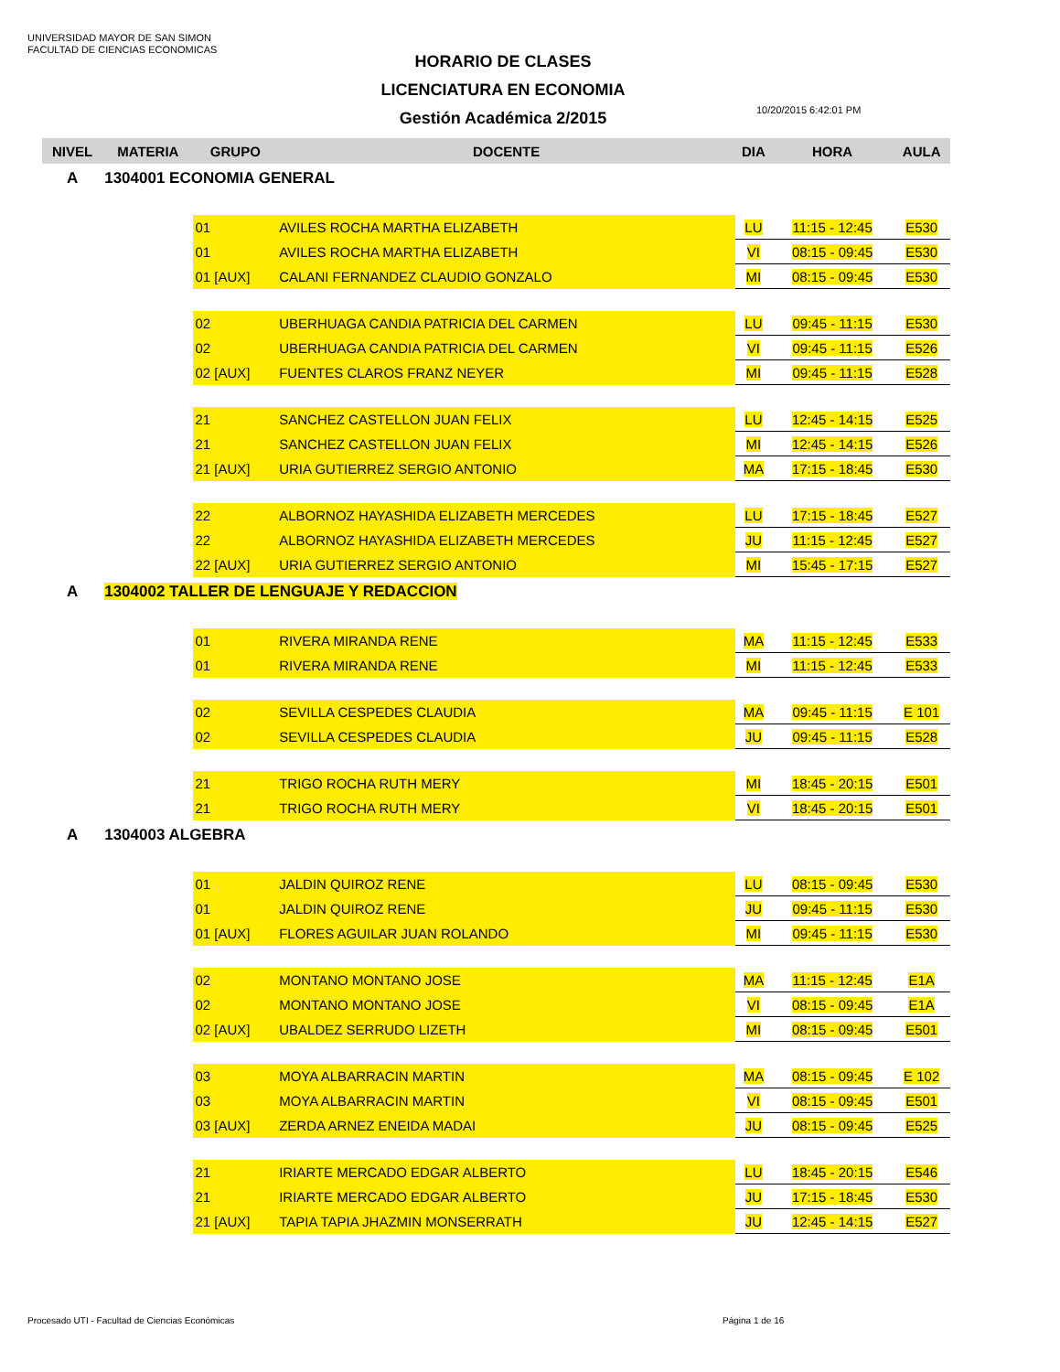UNIVERSIDAD MAYOR DE SAN SIMON
FACULTAD DE CIENCIAS ECONOMICAS
HORARIO DE CLASES
LICENCIATURA EN ECONOMIA
Gestión Académica 2/2015
10/20/2015 6:42:01 PM
| NIVEL | MATERIA | GRUPO | DOCENTE | DIA | HORA | AULA |
| --- | --- | --- | --- | --- | --- | --- |
| A | 1304001 ECONOMIA GENERAL | | | | | |
| | | 01 | AVILES ROCHA MARTHA ELIZABETH | LU | 11:15 - 12:45 | E530 |
| | | 01 | AVILES ROCHA MARTHA ELIZABETH | VI | 08:15 - 09:45 | E530 |
| | | 01 [AUX] | CALANI FERNANDEZ CLAUDIO GONZALO | MI | 08:15 - 09:45 | E530 |
| | | 02 | UBERHUAGA CANDIA PATRICIA DEL CARMEN | LU | 09:45 - 11:15 | E530 |
| | | 02 | UBERHUAGA CANDIA PATRICIA DEL CARMEN | VI | 09:45 - 11:15 | E526 |
| | | 02 [AUX] | FUENTES CLAROS FRANZ NEYER | MI | 09:45 - 11:15 | E528 |
| | | 21 | SANCHEZ CASTELLON JUAN FELIX | LU | 12:45 - 14:15 | E525 |
| | | 21 | SANCHEZ CASTELLON JUAN FELIX | MI | 12:45 - 14:15 | E526 |
| | | 21 [AUX] | URIA GUTIERREZ SERGIO ANTONIO | MA | 17:15 - 18:45 | E530 |
| | | 22 | ALBORNOZ HAYASHIDA ELIZABETH MERCEDES | LU | 17:15 - 18:45 | E527 |
| | | 22 | ALBORNOZ HAYASHIDA ELIZABETH MERCEDES | JU | 11:15 - 12:45 | E527 |
| | | 22 [AUX] | URIA GUTIERREZ SERGIO ANTONIO | MI | 15:45 - 17:15 | E527 |
| A | 1304002 TALLER DE LENGUAJE Y REDACCION | | | | | |
| | | 01 | RIVERA MIRANDA RENE | MA | 11:15 - 12:45 | E533 |
| | | 01 | RIVERA MIRANDA RENE | MI | 11:15 - 12:45 | E533 |
| | | 02 | SEVILLA CESPEDES CLAUDIA | MA | 09:45 - 11:15 | E 101 |
| | | 02 | SEVILLA CESPEDES CLAUDIA | JU | 09:45 - 11:15 | E528 |
| | | 21 | TRIGO ROCHA RUTH MERY | MI | 18:45 - 20:15 | E501 |
| | | 21 | TRIGO ROCHA RUTH MERY | VI | 18:45 - 20:15 | E501 |
| A | 1304003 ALGEBRA | | | | | |
| | | 01 | JALDIN QUIROZ RENE | LU | 08:15 - 09:45 | E530 |
| | | 01 | JALDIN QUIROZ RENE | JU | 09:45 - 11:15 | E530 |
| | | 01 [AUX] | FLORES AGUILAR JUAN ROLANDO | MI | 09:45 - 11:15 | E530 |
| | | 02 | MONTANO MONTANO JOSE | MA | 11:15 - 12:45 | E1A |
| | | 02 | MONTANO MONTANO JOSE | VI | 08:15 - 09:45 | E1A |
| | | 02 [AUX] | UBALDEZ SERRUDO LIZETH | MI | 08:15 - 09:45 | E501 |
| | | 03 | MOYA ALBARRACIN MARTIN | MA | 08:15 - 09:45 | E 102 |
| | | 03 | MOYA ALBARRACIN MARTIN | VI | 08:15 - 09:45 | E501 |
| | | 03 [AUX] | ZERDA ARNEZ ENEIDA MADAI | JU | 08:15 - 09:45 | E525 |
| | | 21 | IRIARTE MERCADO EDGAR ALBERTO | LU | 18:45 - 20:15 | E546 |
| | | 21 | IRIARTE MERCADO EDGAR ALBERTO | JU | 17:15 - 18:45 | E530 |
| | | 21 [AUX] | TAPIA TAPIA JHAZMIN MONSERRATH | JU | 12:45 - 14:15 | E527 |
Procesado UTI - Facultad de Ciencias Económicas
Página 1 de 16